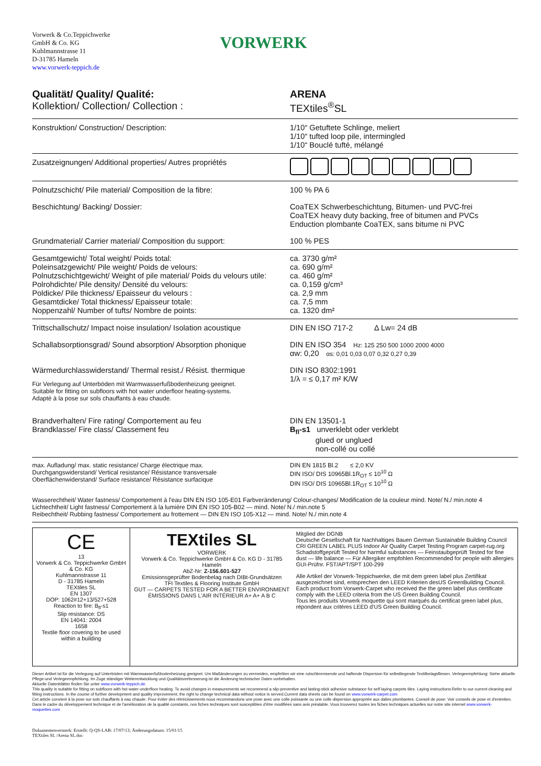Vorwerk & Co.Teppichwerke
GmbH & Co. KG
Kuhlmannstrasse 11
D-31785 Hameln
www.vorwerk-teppich.de
VORWERK
Qualität/ Quality/ Qualité:
Kollektion/ Collection/ Collection :
ARENA
TEXtiles<sup>®</sup>SL
Konstruktion/ Construction/ Description: 1/10“ Getuftete Schlinge, meliert
1/10“ tufted loop pile, intermingled
1/10“ Bouclé tufté, mélangé
Zusatzeignungen/ Additional properties/ Autres propriétés
Polnutzschicht/ Pile material/ Composition de la fibre: 100 % PA 6
Beschichtung/ Backing/ Dossier: CoaTEX Schwerbeschichtung, Bitumen- und PVC-frei
CoaTEX heavy duty backing, free of bitumen and PVCs
Enduction plombante CoaTEX, sans bitume ni PVC
Grundmaterial/ Carrier material/ Composition du support: 100 % PES
Gesamtgewicht/ Total weight/ Poids total:
Poleinsatzgewicht/ Pile weight/ Poids de velours:
Polnutzschichtgewicht/ Weight of pile material/ Poids du velours utile:
Polrohdichte/ Pile density/ Densité du velours:
Poldicke/ Pile thickness/ Epaisseur du velours :
Gesamtdicke/ Total thickness/ Epaisseur totale:
Noppenzahl/ Number of tufts/ Nombre de points:
ca. 3730 g/m²
ca. 690 g/m²
ca. 460 g/m²
ca. 0,159 g/cm³
ca. 2,9 mm
ca. 7,5 mm
ca. 1320 dm²
Trittschallschutz/ Impact noise insulation/ Isolation acoustique
DIN EN ISO 717-2 Δ Lw= 24 dB
Schallabsorptionsgrad/ Sound absorption/ Absorption phonique
DIN EN ISO 354 Hz: 125 250 500 1000 2000 4000
αw: 0,20 αs: 0,01 0,03 0,07 0,32 0,27 0,39
Wärmedurchlasswiderstand/ Thermal resist./ Résist. thermique
Für Verlegung auf Unterböden mit Warmwasserfußbodenheizung geeignet.
Suitable for fitting on subfloors with hot water underfloor heating-systems.
Adapté à la pose sur sols chauffants à eau chaude.
DIN ISO 8302:1991
1/λ = ≤ 0,17 m² K/W
Brandverhalten/ Fire rating/ Comportement au feu
Brandklasse/ Fire class/ Classement feu
DIN EN 13501-1
B<sub>fl</sub>-s1 unverklebt oder verklebt
glued or unglued
non-collé ou collé
max. Aufladung/ max. static resistance/ Charge électrique max.
Durchgangswiderstand/ Vertical resistance/ Résistance transversale
Oberflächenwiderstand/ Surface resistance/ Résistance surfacique
DIN EN 1815 Bl.2 ≤ 2,0 KV
DIN ISO/ DIS 10965Bl.1R<sub>OT</sub> ≤ 10<sup>10</sup> Ω
DIN ISO/ DIS 10965Bl.1R<sub>OT</sub> ≤ 10<sup>10</sup> Ω
Wasserechtheit/ Water fastness/ Comportement à l'eau DIN EN ISO 105-E01 Farbveränderung/ Colour-changes/ Modification de la couleur mind. Note/ N./ min.note 4
Lichtechtheit/ Light fastness/ Comportement à la lumière DIN EN ISO 105-B02 — mind. Note/ N./ min.note 5
Reibechtheit/ Rubbing fastness/ Comportement au frottement — DIN EN ISO 105-X12 — mind. Note/ N./ min.note 4
CE
13
Vorwerk & Co. Teppichwerke GmbH & Co. KG
Kuhlmannstrasse 11
D - 31785 Hameln
TEXtiles SL
EN 1307
DOP: 1062#12+13/527+528
Reaction to fire: B<sub>fl</sub>-s1
Slip resistance: DS
EN 14041: 2004
1658
Textile floor covering to be used within a building
TEXtiles SL
VORWERK
Vorwerk & Co. Teppichwerke GmbH & Co. KG D - 31785 Hameln
AbZ-Nr: Z-156.601-527
Emissionsgeprüfter Bodenbelag nach DIBt-Grundsätzen
TFI Textiles & Flooring Institute GmbH
GUT — CARPETS TESTED FOR A BETTER ENVIRONMENT
ÉMISSIONS DANS L'AIR INTÉRIEUR A+ A+ A B C
Mitglied der DGNB
Deutsche Gesellschaft für Nachhaltiges Bauen German Sustainable Building Council
CRI GREEN LABEL PLUS Indoor Air Quality Carpet Testing Program carpet-rug.org
Schadstoffgeprüft Tested for harmful substances — Feinstaubgeprüft Tested for fine dust — life balance — Für Allergiker empfohlen Recommended for people with allergies
GUI-Prüfnr. FST/APT/SPT 100-299
Alle Artikel der Vorwerk-Teppichwerke, die mit dem green label plus Zertifikat ausgezeichnet sind, entsprechen den LEED Kriterien desUS GreenBuilding Council.
Each product from Vorwerk-Carpet who received the the green label plus certificate comply with the LEED criteria from the US Green Building Council.
Tous les produits Vorwerk moquette qui sont marqués du certificat green label plus, répondent aux critères LEED d'US Green Building Council.
Dieser Artikel ist für die Verlegung auf Unterböden mit Warmwasserfußbodenheizung geeignet. Um Maßänderungen zu vermeiden, empfehlen wir eine rutschbremsende und haftende Dispersion für selbstliegende Textilbelagsfliesen. Verlegeempfehlung: Siehe aktuelle Pflege-und Verlegeempfehlung. Im Zuge ständiger Weiterentwicklung und Qualitätsverbesserung ist die Änderung technischer Daten vorbehalten.
Aktuelle Datenblätter finden Sie unter www.vorwerk-teppich.de.
This quality is suitable for fitting on subfloors with hot water underfloor heating. To avoid changes in measurements we recommend a slip-preventive and lasting-stick adhesive substance for self laying carpets tiles. Laying instructions:Refer to our current cleaning and fitting instructions. In the course of further development and quality improvement, the right to change technical data without notice is served.Current data sheets can be found on www.vorwerk-carpet.com.
Cet article convient à la pose sur sols chauffants à eau chaude. Pour éviter des rétrécissements nous recommandons une pose avec une colle poissante ou une colle dispersion appropriée aux dalles plombantes. Conseil de pose: Voir conseils de pose et d'entretien. Dans le cadre du développement technique et de l'amélioration de la qualité constants, nos fiches techniques sont susceptibles d'être modifiées sans avis préalable. Vous trouverez toutes les fiches techniques actuelles sur notre site internet www.vorwerk-moquettes.com
Dokumentenvermerk: Erstellt: Q-QS-LAB: 17/07/13; Änderungsdatum: 15/01/15
TEXtiles SL /Arena SL.doc